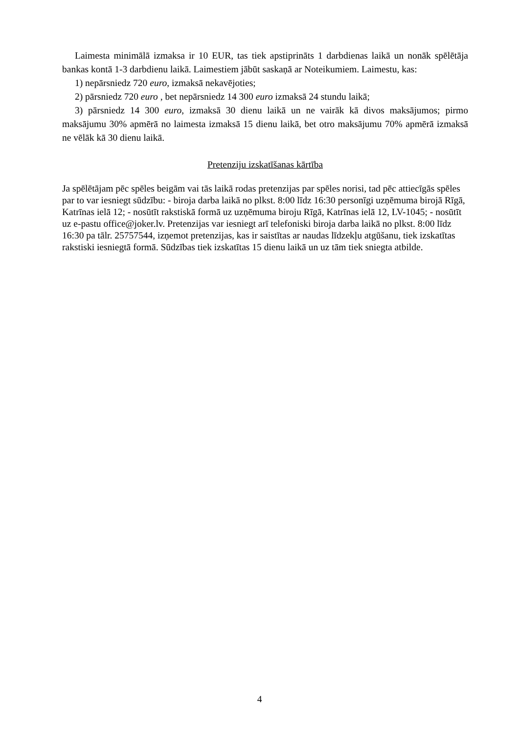Laimesta minimālā izmaksa ir 10 EUR, tas tiek apstiprināts 1 darbdienas laikā un nonāk spēlētāja bankas kontā 1-3 darbdienu laikā. Laimestiem jābūt saskaņā ar Noteikumiem. Laimestu, kas:
1) nepārsniedz 720 euro, izmaksā nekavējoties;
2) pārsniedz 720 euro , bet nepārsniedz 14 300 euro izmaksā 24 stundu laikā;
3) pārsniedz 14 300 euro, izmaksā 30 dienu laikā un ne vairāk kā divos maksājumos; pirmo maksājumu 30% apmērā no laimesta izmaksā 15 dienu laikā, bet otro maksājumu 70% apmērā izmaksā ne vēlāk kā 30 dienu laikā.
Pretenziju izskatīšanas kārtība
Ja spēlētājam pēc spēles beigām vai tās laikā rodas pretenzijas par spēles norisi, tad pēc attiecīgās spēles par to var iesniegt sūdzību: - biroja darba laikā no plkst. 8:00 līdz 16:30 personīgi uzņēmuma birojā Rīgā, Katrīnas ielā 12; - nosūtīt rakstiskā formā uz uzņēmuma biroju Rīgā, Katrīnas ielā 12, LV-1045; - nosūtīt uz e-pastu office@joker.lv. Pretenzijas var iesniegt arī telefoniski biroja darba laikā no plkst. 8:00 līdz 16:30 pa tālr. 25757544, izņemot pretenzijas, kas ir saistītas ar naudas līdzekļu atgūšanu, tiek izskatītas rakstiski iesniegtā formā. Sūdzības tiek izskatītas 15 dienu laikā un uz tām tiek sniegta atbilde.
4